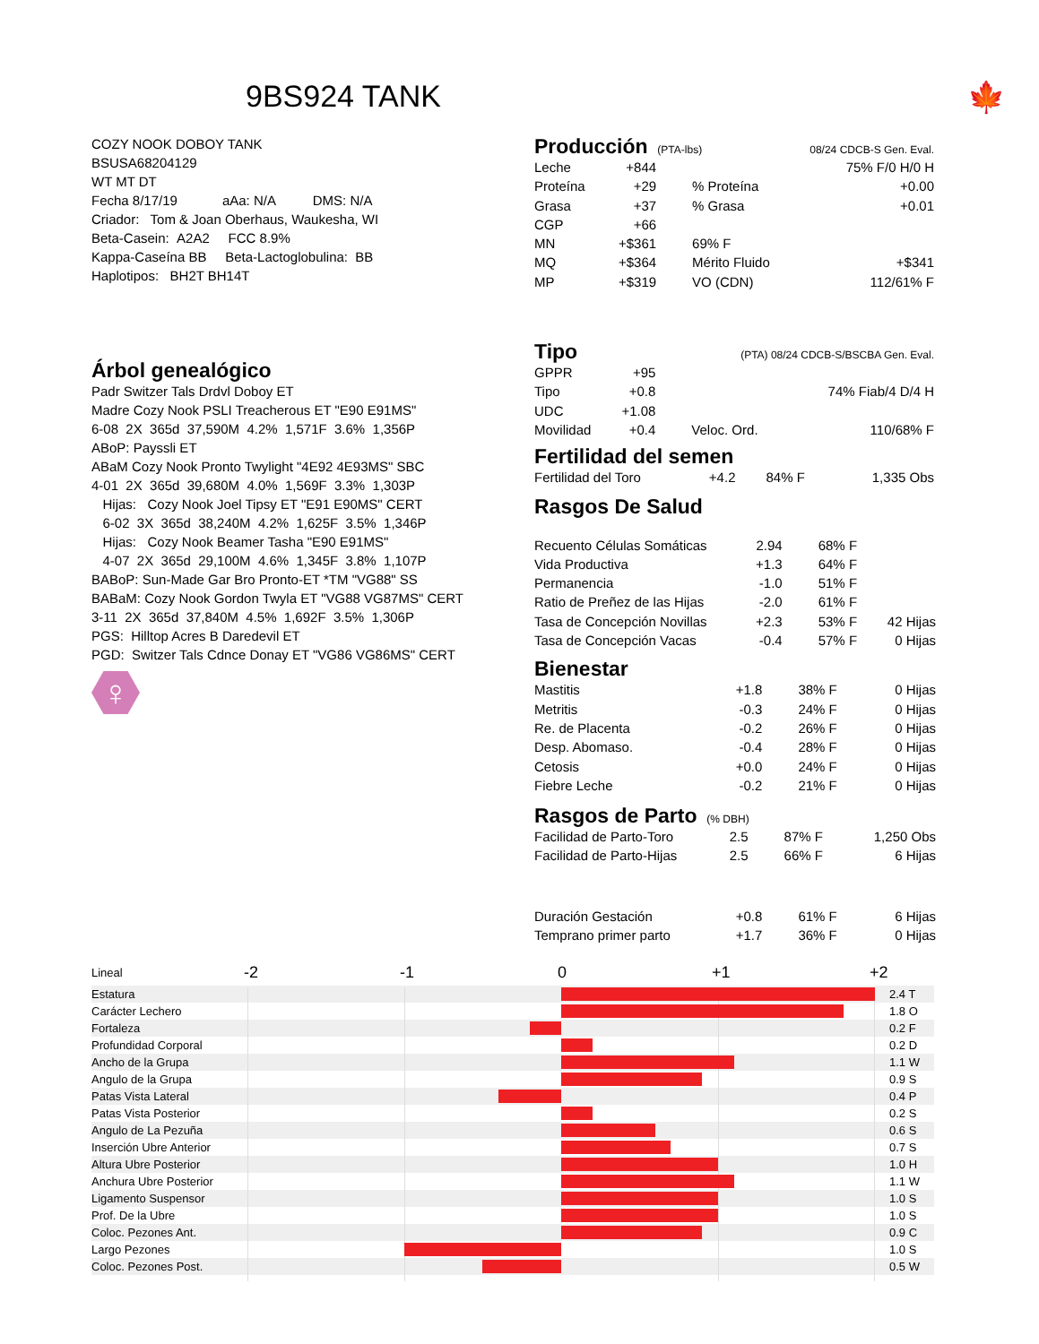9BS924 TANK 🍁
COZY NOOK DOBOY TANK
BSUSA68204129
WT MT DT
Fecha 8/17/19 aAa: N/A DMS: N/A
Criador: Tom & Joan Oberhaus, Waukesha, WI
Beta-Casein: A2A2 FCC 8.9%
Kappa-Caseína BB Beta-Lactoglobulina: BB
Haplotipos: BH2T BH14T
Árbol genealógico
Padr Switzer Tals Drdvl Doboy ET
Madre Cozy Nook PSLI Treacherous ET "E90 E91MS"
6-08 2X 365d 37,590M 4.2% 1,571F 3.6% 1,356P
ABoP: Payssli ET
ABaM Cozy Nook Pronto Twylight "4E92 4E93MS" SBC
4-01 2X 365d 39,680M 4.0% 1,569F 3.3% 1,303P
Hijas: Cozy Nook Joel Tipsy ET "E91 E90MS" CERT
6-02 3X 365d 38,240M 4.2% 1,625F 3.5% 1,346P
Hijas: Cozy Nook Beamer Tasha "E90 E91MS"
4-07 2X 365d 29,100M 4.6% 1,345F 3.8% 1,107P
BABoP: Sun-Made Gar Bro Pronto-ET *TM "VG88" SS
BABaM: Cozy Nook Gordon Twyla ET "VG88 VG87MS" CERT
3-11 2X 365d 37,840M 4.5% 1,692F 3.5% 1,306P
PGS: Hilltop Acres B Daredevil ET
PGD: Switzer Tals Cdnce Donay ET "VG86 VG86MS" CERT
♀
Producción
(PTA-lbs) 08/24 CDCB-S Gen. Eval.
| Leche | +844 | | 75% F/0 H/0 H |
| Proteína | +29 | % Proteína | +0.00 |
| Grasa | +37 | % Grasa | +0.01 |
| CGP | +66 | | |
| MN | +$361 | 69% F | |
| MQ | +$364 | Mérito Fluido | +$341 |
| MP | +$319 | VO (CDN) | 112/61% F |
Tipo
(PTA) 08/24 CDCB-S/BSCBA Gen. Eval.
| GPPR | +95 | | |
| Tipo | +0.8 | | 74% Fiab/4 D/4 H |
| UDC | +1.08 | | |
| Movilidad | +0.4 | Veloc. Ord. | 110/68% F |
Fertilidad del semen
| Fertilidad del Toro | +4.2 | 84% F | 1,335 Obs |
Rasgos De Salud
| Recuento Células Somáticas | 2.94 | 68% F | |
| Vida Productiva | +1.3 | 64% F | |
| Permanencia | -1.0 | 51% F | |
| Ratio de Preñez de las Hijas | -2.0 | 61% F | |
| Tasa de Concepción Novillas | +2.3 | 53% F | 42 Hijas |
| Tasa de Concepción Vacas | -0.4 | 57% F | 0 Hijas |
Bienestar
| Mastitis | +1.8 | 38% F | 0 Hijas |
| Metritis | -0.3 | 24% F | 0 Hijas |
| Re. de Placenta | -0.2 | 26% F | 0 Hijas |
| Desp. Abomaso. | -0.4 | 28% F | 0 Hijas |
| Cetosis | +0.0 | 24% F | 0 Hijas |
| Fiebre Leche | -0.2 | 21% F | 0 Hijas |
Rasgos de Parto
(% DBH)
| Facilidad de Parto-Toro | 2.5 | 87% F | 1,250 Obs |
| Facilidad de Parto-Hijas | 2.5 | 66% F | 6 Hijas |
| Duración Gestación | +0.8 | 61% F | 6 Hijas |
| Temprano primer parto | +1.7 | 36% F | 0 Hijas |
Lineal -2 -1 0 +1 +2
Estatura 2.4 T
Carácter Lechero 1.8 O
Fortaleza 0.2 F
Profundidad Corporal 0.2 D
Ancho de la Grupa 1.1 W
Angulo de la Grupa 0.9 S
Patas Vista Lateral 0.4 P
Patas Vista Posterior 0.2 S
Angulo de La Pezuña 0.6 S
Inserción Ubre Anterior
0.7 S
Altura Ubre Posterior 1.0 H
Anchura Ubre Posterior 1.1 W
Ligamento Suspensor 1.0 S
Prof. De la Ubre 1.0 S
Coloc. Pezones Ant. 0.9 C
Largo Pezones 1.0 S
Coloc. Pezones Post. 0.5 W